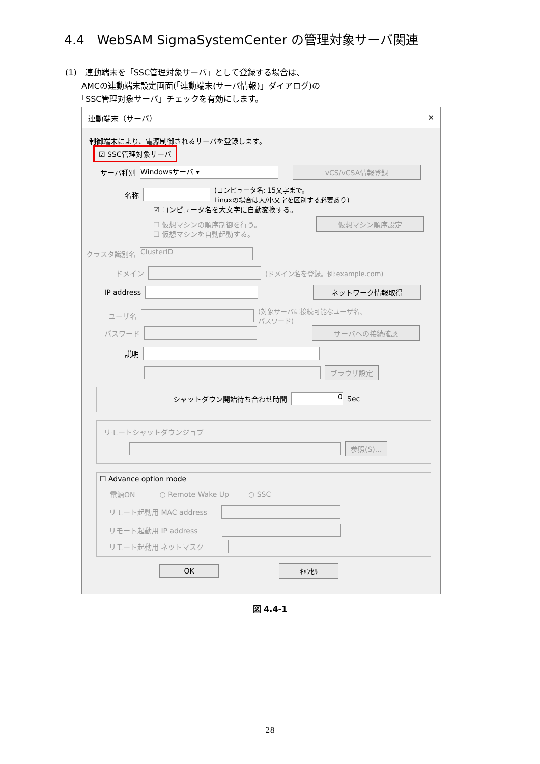4.4　WebSAM SigmaSystemCenter の管理対象サーバ関連
(1)　連動端末を「SSC管理対象サーバ」として登録する場合は、
　　AMCの連動端末設定画面(「連動端末(サーバ情報)」ダイアログ)の
　　「SSC管理対象サーバ」チェックを有効にします。
連動端末（サーバ） ✕
制御端末により、電源制御されるサーバを登録します。
☑ SSC管理対象サーバ
サーバ種別
Windowsサーバ ▾
vCS/vCSA情報登録
名称
(コンピュータ名: 15文字まで。
Linuxの場合は大/小文字を区別する必要あり)
☑ コンピュータ名を大文字に自動変換する。
☐ 仮想マシンの順序制御を行う。
仮想マシン順序設定
☐ 仮想マシンを自動起動する。
クラスタ識別名
ClusterID
ドメイン
(ドメイン名を登録。例:example.com)
IP address
ネットワーク情報取得
ユーザ名
(対象サーバに接続可能なユーザ名、
パスワード)
パスワード
サーバへの接続確認
説明
ブラウザ設定
シャットダウン開始待ち合わせ時間
0
Sec
リモートシャットダウンジョブ
参照(S)...
☐ Advance option mode
電源ON ○ Remote Wake Up ○ SSC
リモート起動用 MAC address
リモート起動用 IP address
リモート起動用 ネットマスク
OK ｷｬﾝｾﾙ
図 4.4-1
28